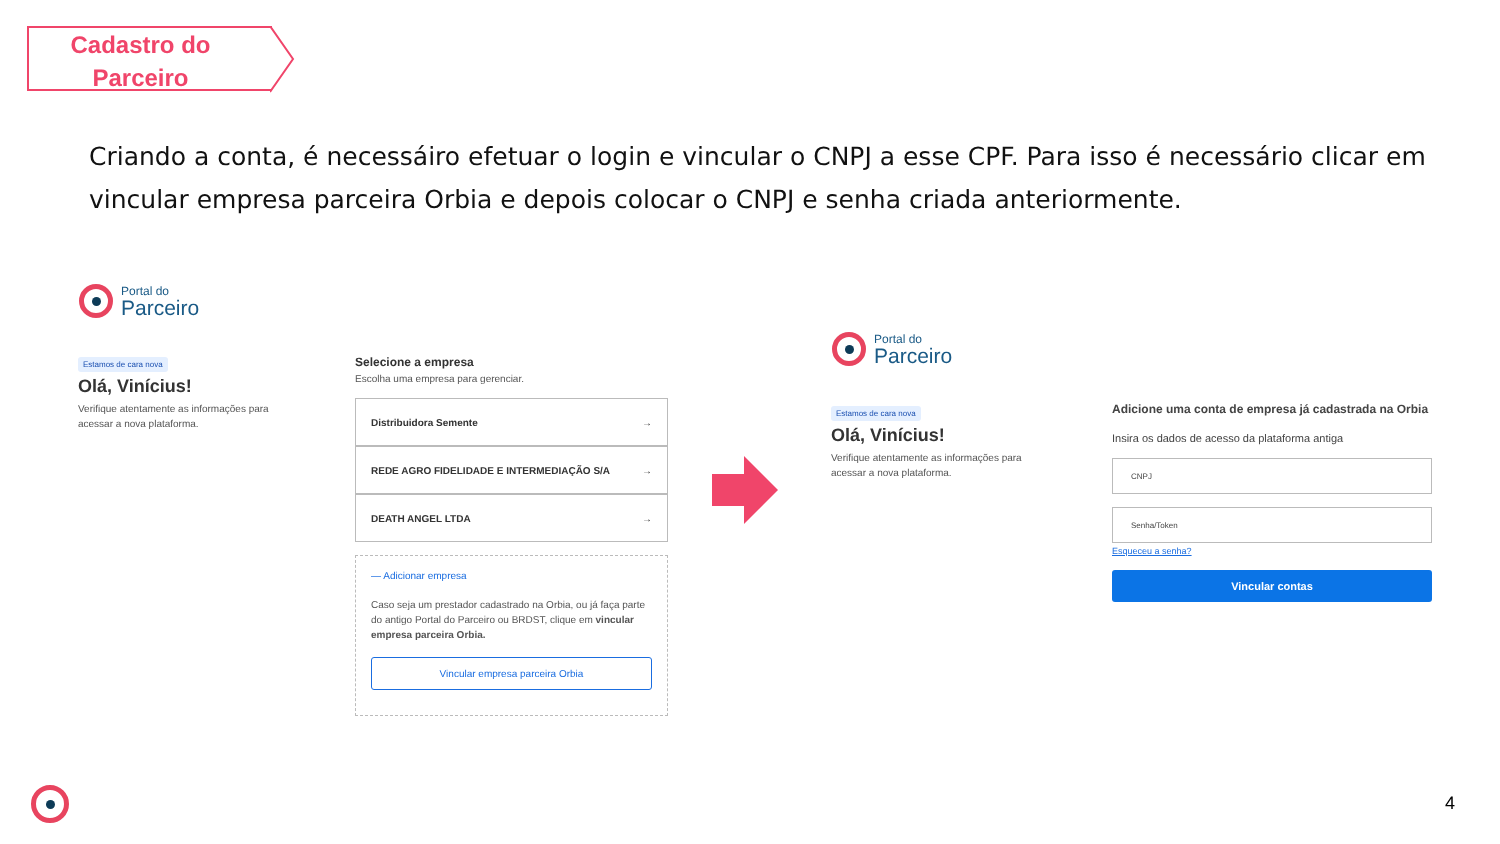Cadastro do
Parceiro
Criando a conta, é necessáiro efetuar o login e vincular o CNPJ a esse CPF. Para isso é necessário clicar em vincular empresa parceira Orbia e depois colocar o CNPJ e senha criada anteriormente.
Portal do
Parceiro
Estamos de cara nova
Olá, Vinícius!
Verifique atentamente as informações para acessar a nova plataforma.
Selecione a empresa
Escolha uma empresa para gerenciar.
Distribuidora Semente →
REDE AGRO FIDELIDADE E INTERMEDIAÇÃO S/A →
DEATH ANGEL LTDA →
— Adicionar empresa
Caso seja um prestador cadastrado na Orbia, ou já faça parte do antigo Portal do Parceiro ou BRDST, clique em vincular empresa parceira Orbia.
Vincular empresa parceira Orbia
Portal do
Parceiro
Estamos de cara nova
Olá, Vinícius!
Verifique atentamente as informações para acessar a nova plataforma.
Adicione uma conta de empresa já cadastrada na Orbia
Insira os dados de acesso da plataforma antiga
CNPJ
Senha/Token
Esqueceu a senha?
Vincular contas
4